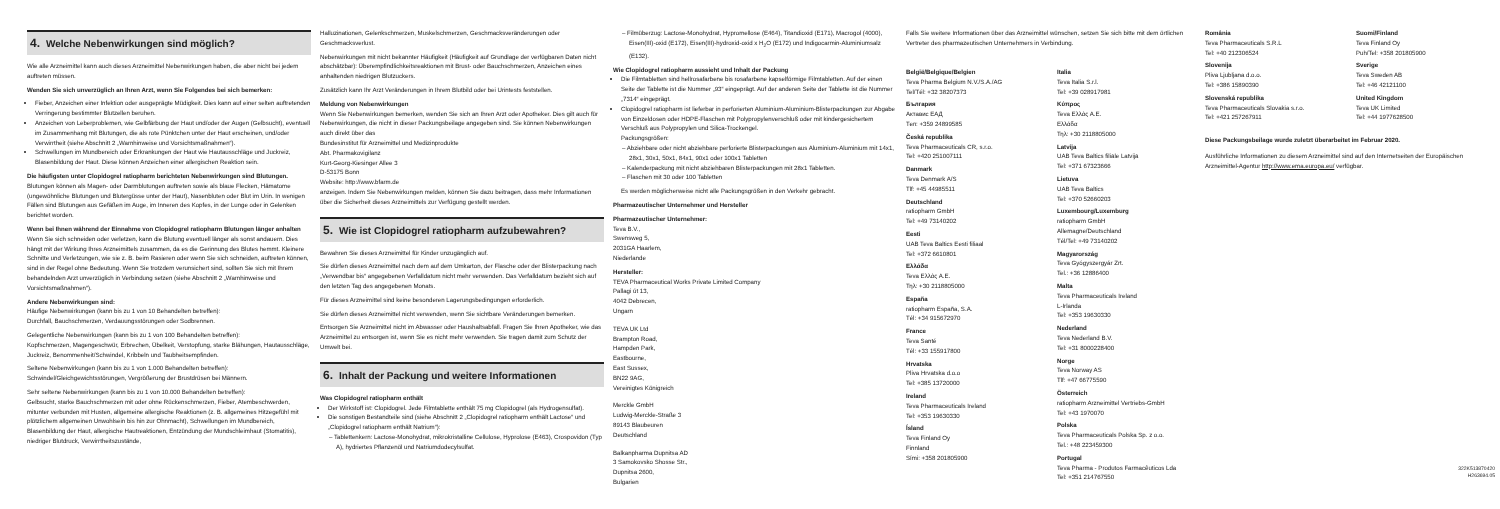4. Welche Nebenwirkungen sind möglich?
Wie alle Arzneimittel kann auch dieses Arzneimittel Nebenwirkungen haben, die aber nicht bei jedem auftreten müssen.
Wenden Sie sich unverzüglich an Ihren Arzt, wenn Sie Folgendes bei sich bemerken:
Fieber, Anzeichen einer Infektion oder ausgeprägte Müdigkeit. Dies kann auf einer selten auftretenden Verringerung bestimmter Blutzellen beruhen.
Anzeichen von Leberproblemen, wie Gelbfärbung der Haut und/oder der Augen (Gelbsucht), eventuell im Zusammenhang mit Blutungen, die als rote Pünktchen unter der Haut erscheinen, und/oder Verwirrtheit (siehe Abschnitt 2 „Warnhinweise und Vorsichtsmaßnahmen“).
Schwellungen im Mundbereich oder Erkrankungen der Haut wie Hautausschläge und Juckreiz, Blasenbildung der Haut. Diese können Anzeichen einer allergischen Reaktion sein.
Die häufigsten unter Clopidogrel ratiopharm berichteten Nebenwirkungen sind Blutungen. Blutungen können als Magen- oder Darmblutungen auftreten sowie als blaue Flecken, Hämatome (ungewöhnliche Blutungen und Blutergüsse unter der Haut), Nasenbluten oder Blut im Urin. In wenigen Fällen sind Blutungen aus Gefäßen im Auge, im Inneren des Kopfes, in der Lunge oder in Gelenken berichtet worden.
Wenn bei Ihnen während der Einnahme von Clopidogrel ratiopharm Blutungen länger anhalten
Wenn Sie sich schneiden oder verletzen, kann die Blutung eventuell länger als sonst andauern. Dies hängt mit der Wirkung Ihres Arzneimittels zusammen, da es die Gerinnung des Blutes hemmt. Kleinere Schnitte und Verletzungen, wie sie z. B. beim Rasieren oder wenn Sie sich schneiden, auftreten können, sind in der Regel ohne Bedeutung. Wenn Sie trotzdem verunsichert sind, sollten Sie sich mit Ihrem behandelnden Arzt unverzüglich in Verbindung setzen (siehe Abschnitt 2 „Warnhinweise und Vorsichtsmaßnahmen“).
Andere Nebenwirkungen sind:
Häufige Nebenwirkungen (kann bis zu 1 von 10 Behandelten betreffen):
Durchfall, Bauchschmerzen, Verdauungsstörungen oder Sodbrennen.
Gelegentliche Nebenwirkungen (kann bis zu 1 von 100 Behandelten betreffen):
Kopfschmerzen, Magengeschwür, Erbrechen, Übelkeit, Verstopfung, starke Blähungen, Hautausschläge, Juckreiz, Benommenheit/Schwindel, Kribbeln und Taubheitsempfinden.
Seltene Nebenwirkungen (kann bis zu 1 von 1.000 Behandelten betreffen):
Schwindel/Gleichgewichtsstörungen, Vergrößerung der Brustdrüsen bei Männern.
Sehr seltene Nebenwirkungen (kann bis zu 1 von 10.000 Behandelten betreffen):
Gelbsucht, starke Bauchschmerzen mit oder ohne Rückenschmerzen, Fieber, Atembeschwerden, mitunter verbunden mit Husten, allgemeine allergische Reaktionen (z. B. allgemeines Hitzegefühl mit plötzlichem allgemeinen Unwohlsein bis hin zur Ohnmacht), Schwellungen im Mundbereich, Blasenbildung der Haut, allergische Hautreaktionen, Entzündung der Mundschleimhaut (Stomatitis), niedriger Blutdruck, Verwirrtheitszustände,
Halluzinationen, Gelenkschmerzen, Muskelschmerzen, Geschmacksveränderungen oder Geschmacksverlust.
Nebenwirkungen mit nicht bekannter Häufigkeit (Häufigkeit auf Grundlage der verfügbaren Daten nicht abschätzbar): Überempfindlichkeitsreaktionen mit Brust- oder Bauchschmerzen, Anzeichen eines anhaltenden niedrigen Blutzuckers.
Zusätzlich kann Ihr Arzt Veränderungen in Ihrem Blutbild oder bei Urintests feststellen.
Meldung von Nebenwirkungen
Wenn Sie Nebenwirkungen bemerken, wenden Sie sich an Ihren Arzt oder Apotheker. Dies gilt auch für Nebenwirkungen, die nicht in dieser Packungsbeilage angegeben sind. Sie können Nebenwirkungen auch direkt über das
Bundesinstitut für Arzneimittel und Medizinprodukte
Abt. Pharmakovigilanz
Kurt-Georg-Kiesinger Allee 3
D-53175 Bonn
Website: http://www.bfarm.de
anzeigen. Indem Sie Nebenwirkungen melden, können Sie dazu beitragen, dass mehr Informationen über die Sicherheit dieses Arzneimittels zur Verfügung gestellt werden.
5. Wie ist Clopidogrel ratiopharm aufzubewahren?
Bewahren Sie dieses Arzneimittel für Kinder unzugänglich auf.
Sie dürfen dieses Arzneimittel nach dem auf dem Umkarton, der Flasche oder der Blisterpackung nach „Verwendbar bis“ angegebenen Verfalldatum nicht mehr verwenden. Das Verfalldatum bezieht sich auf den letzten Tag des angegebenen Monats.
Für dieses Arzneimittel sind keine besonderen Lagerungsbedingungen erforderlich.
Sie dürfen dieses Arzneimittel nicht verwenden, wenn Sie sichtbare Veränderungen bemerken.
Entsorgen Sie Arzneimittel nicht im Abwasser oder Haushaltsabfall. Fragen Sie Ihren Apotheker, wie das Arzneimittel zu entsorgen ist, wenn Sie es nicht mehr verwenden. Sie tragen damit zum Schutz der Umwelt bei.
6. Inhalt der Packung und weitere Informationen
Was Clopidogrel ratiopharm enthält
Der Wirkstoff ist: Clopidogrel. Jede Filmtablette enthält 75 mg Clopidogrel (als Hydrogensulfat).
Die sonstigen Bestandteile sind (siehe Abschnitt 2 „Clopidogrel ratiopharm enthält Lactose“ und „Clopidogrel ratiopharm enthält Natrium“):
– Tablettenkern: Lactose-Monohydrat, mikrokristalline Cellulose, Hyprolose (E463), Crospovidon (Typ A), hydriertes Pflanzenöl und Natriumdodecylsulfat.
– Filmüberzug: Lactose-Monohydrat, Hypromellose (E464), Titandioxid (E171), Macrogol (4000), Eisen(III)-oxid (E172), Eisen(III)-hydroxid-oxid x H<sub>2</sub>O (E172) und Indigocarmin-Aluminiumsalz (E132).
Wie Clopidogrel ratiopharm aussieht und Inhalt der Packung
Die Filmtabletten sind hellrosafarbene bis rosafarbene kapselförmige Filmtabletten. Auf der einen Seite der Tablette ist die Nummer „93“ eingeprägt. Auf der anderen Seite der Tablette ist die Nummer „7314“ eingeprägt.
Clopidogrel ratiopharm ist lieferbar in perforierten Aluminium-Aluminium-Blisterpackungen zur Abgabe von Einzeldosen oder HDPE-Flaschen mit Polypropylenverschluß oder mit kindergesichertem Verschluß aus Polypropylen und Silica-Trockengel.
Packungsgrößen:
– Abziehbare oder nicht abziehbare perforierte Blisterpackungen aus Aluminium-Aluminium mit 14x1, 28x1, 30x1, 50x1, 84x1, 90x1 oder 100x1 Tabletten
– Kalenderpackung mit nicht abziehbaren Blisterpackungen mit 28x1 Tabletten.
– Flaschen mit 30 oder 100 Tabletten
Es werden möglicherweise nicht alle Packungsgrößen in den Verkehr gebracht.
Pharmazeutischer Unternehmer und Hersteller
Pharmazeutischer Unternehmer:
Teva B.V.,
Swensweg 5,
2031GA Haarlem,
Niederlande
Hersteller:
TEVA Pharmaceutical Works Private Limited Company
Pallagi út 13,
4042 Debrecen,
Ungarn
TEVA UK Ltd
Brampton Road,
Hampden Park,
Eastbourne,
East Sussex,
BN22 9AG,
Vereinigtes Königreich
Merckle GmbH
Ludwig-Merckle-Straße 3
89143 Blaubeuren
Deutschland
Balkanpharma Dupnitsa AD
3 Samokovsko Shosse Str.,
Dupnitsa 2600,
Bulgarien
Falls Sie weitere Informationen über das Arzneimittel wünschen, setzen Sie sich bitte mit dem örtlichen Vertreter des pharmazeutischen Unternehmers in Verbindung.
België/Belgique/Belgien
Teva Pharma Belgium N.V./S.A./AG
Tel/Tél: +32 38207373
България
Актавис ЕАД
Тел: +359 24899585
Česká republika
Teva Pharmaceuticals CR, s.r.o.
Tel: +420 251007111
Danmark
Teva Denmark A/S
Tlf: +45 44985511
Deutschland
ratiopharm GmbH
Tel: +49 73140202
Eesti
UAB Teva Baltics Eesti filiaal
Tel: +372 6610801
Ελλάδα
Teva Ελλάς A.E.
Τηλ: +30 2118805000
España
ratiopharm España, S.A.
Tél: +34 915672970
France
Teva Santé
Tél: +33 155917800
Hrvatska
Pliva Hrvatska d.o.o
Tel: +385 13720000
Ireland
Teva Pharmaceuticals Ireland
Tel: +353 19630330
Ísland
Teva Finland Oy
Finnland
Sími: +358 201805900
Italia
Teva Italia S.r.l.
Tel: +39 028917981
Κύπρος
Teva Ελλάς A.E.
Ελλάδα
Τηλ: +30 2118805000
Latvija
UAB Teva Baltics filiāle Latvijā
Tel: +371 67323666
Lietuva
UAB Teva Baltics
Tel: +370 52660203
Luxembourg/Luxemburg
ratiopharm GmbH
Allemagne/Deutschland
Tél/Tel: +49 73140202
Magyarország
Teva Gyógyszergyár Zrt.
Tel.: +36 12886400
Malta
Teva Pharmaceuticals Ireland
L-Irlanda
Tel: +353 19630330
Nederland
Teva Nederland B.V.
Tel: +31 8000228400
Norge
Teva Norway AS
Tlf: +47 66775590
Österreich
ratiopharm Arzneimittel Vertriebs-GmbH
Tel: +43 1970070
Polska
Teva Pharmaceuticals Polska Sp. z o.o.
Tel.: +48 223459300
Portugal
Teva Pharma - Produtos Farmacêuticos Lda
Tel: +351 214767550
România
Teva Pharmaceuticals S.R.L
Tel: +40 212306524
Slovenija
Pliva Ljubljana d.o.o.
Tel: +386 15890390
Slovenská republika
Teva Pharmaceuticals Slovakia s.r.o.
Tel: +421 257267911
Suomi/Finland
Teva Finland Oy
Puh/Tel: +358 201805900
Sverige
Teva Sweden AB
Tel: +46 42121100
United Kingdom
Teva UK Limited
Tel: +44 1977628500
Diese Packungsbeilage wurde zuletzt überarbeitet im Februar 2020.
Ausführliche Informationen zu diesem Arzneimittel sind auf den Internetseiten der Europäischen Arzneimittel-Agentur http://www.ema.europa.eu/ verfügbar.
322K513870420
H263694.05